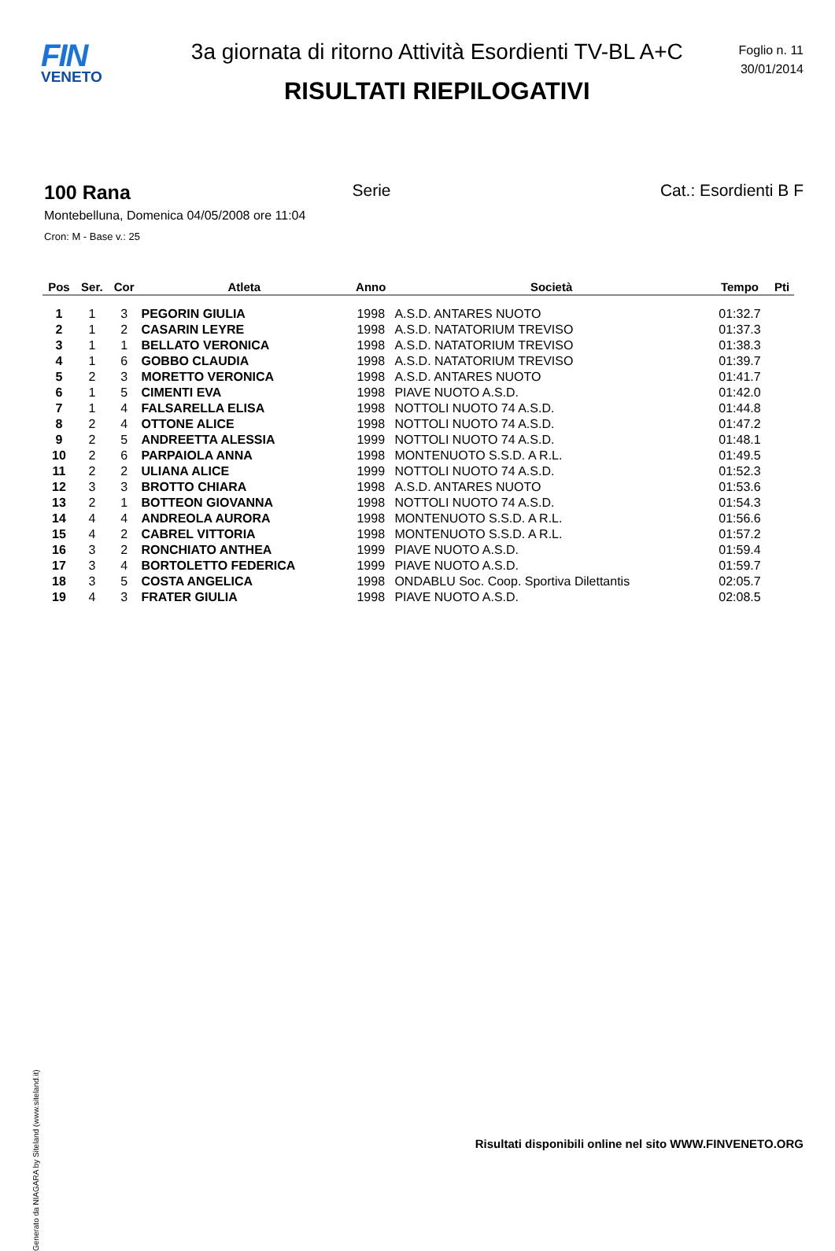FIN
VENETO
3a giornata di ritorno Attività Esordienti TV-BL A+C
RISULTATI RIEPILOGATIVI
Foglio n. 11
30/01/2014
100 Rana Serie Cat.: Esordienti B F
Montebelluna, Domenica 04/05/2008 ore 11:04
Cron: M - Base v.: 25
| Pos | Ser. | Cor | Atleta | Anno | Società | Tempo | Pti |
| --- | --- | --- | --- | --- | --- | --- | --- |
| 1 | 1 | 3 | PEGORIN GIULIA | 1998 | A.S.D. ANTARES NUOTO | 01:32.7 | |
| 2 | 1 | 2 | CASARIN LEYRE | 1998 | A.S.D. NATATORIUM TREVISO | 01:37.3 | |
| 3 | 1 | 1 | BELLATO VERONICA | 1998 | A.S.D. NATATORIUM TREVISO | 01:38.3 | |
| 4 | 1 | 6 | GOBBO CLAUDIA | 1998 | A.S.D. NATATORIUM TREVISO | 01:39.7 | |
| 5 | 2 | 3 | MORETTO VERONICA | 1998 | A.S.D. ANTARES NUOTO | 01:41.7 | |
| 6 | 1 | 5 | CIMENTI EVA | 1998 | PIAVE NUOTO A.S.D. | 01:42.0 | |
| 7 | 1 | 4 | FALSARELLA ELISA | 1998 | NOTTOLI NUOTO 74 A.S.D. | 01:44.8 | |
| 8 | 2 | 4 | OTTONE ALICE | 1998 | NOTTOLI NUOTO 74 A.S.D. | 01:47.2 | |
| 9 | 2 | 5 | ANDREETTA ALESSIA | 1999 | NOTTOLI NUOTO 74 A.S.D. | 01:48.1 | |
| 10 | 2 | 6 | PARPAIOLA ANNA | 1998 | MONTENUOTO S.S.D. A R.L. | 01:49.5 | |
| 11 | 2 | 2 | ULIANA ALICE | 1999 | NOTTOLI NUOTO 74 A.S.D. | 01:52.3 | |
| 12 | 3 | 3 | BROTTO CHIARA | 1998 | A.S.D. ANTARES NUOTO | 01:53.6 | |
| 13 | 2 | 1 | BOTTEON GIOVANNA | 1998 | NOTTOLI NUOTO 74 A.S.D. | 01:54.3 | |
| 14 | 4 | 4 | ANDREOLA AURORA | 1998 | MONTENUOTO S.S.D. A R.L. | 01:56.6 | |
| 15 | 4 | 2 | CABREL VITTORIA | 1998 | MONTENUOTO S.S.D. A R.L. | 01:57.2 | |
| 16 | 3 | 2 | RONCHIATO ANTHEA | 1999 | PIAVE NUOTO A.S.D. | 01:59.4 | |
| 17 | 3 | 4 | BORTOLETTO FEDERICA | 1999 | PIAVE NUOTO A.S.D. | 01:59.7 | |
| 18 | 3 | 5 | COSTA ANGELICA | 1998 | ONDABLU Soc. Coop. Sportiva Dilettantis | 02:05.7 | |
| 19 | 4 | 3 | FRATER GIULIA | 1998 | PIAVE NUOTO A.S.D. | 02:08.5 | |
Generato da NIAGARA by Siteland (www.siteland.it)
Risultati disponibili online nel sito WWW.FINVENETO.ORG